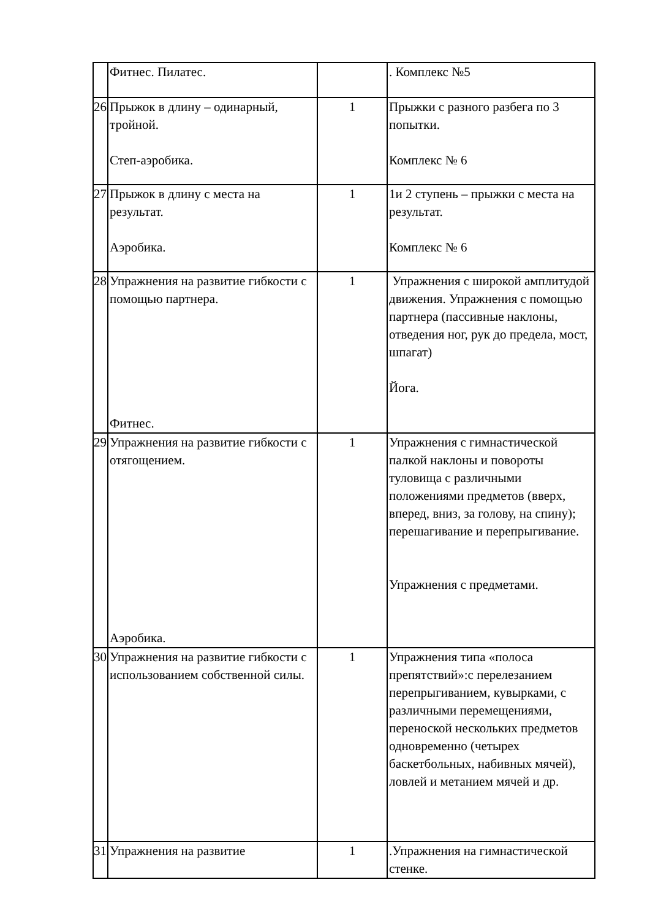| | Фитнес. Пилатес. | | . Комплекс №5 |
| 26 | Прыжок в длину – одинарный, тройной. Степ-аэробика. | 1 | Прыжки с разного разбега по 3 попытки. Комплекс № 6 |
| 27 | Прыжок в длину с места на результат. Аэробика. | 1 | 1и 2 ступень – прыжки с места на результат. Комплекс № 6 |
| 28 | Упражнения на развитие гибкости с помощью партнера. Фитнес. | 1 | Упражнения с широкой амплитудой движения. Упражнения с помощью партнера (пассивные наклоны, отведения ног, рук до предела, мост, шпагат) Йога. |
| 29 | Упражнения на развитие гибкости с отягощением. Аэробика. | 1 | Упражнения с гимнастической палкой наклоны и повороты туловища с различными положениями предметов (вверх, вперед, вниз, за голову, на спину); перешагивание и перепрыгивание. Упражнения с предметами. |
| 30 | Упражнения на развитие гибкости с использованием собственной силы. | 1 | Упражнения типа «полоса препятствий»:с перелезанием перепрыгиванием, кувырками, с различными перемещениями, переноской нескольких предметов одновременно (четырех баскетбольных, набивных мячей), ловлей и метанием мячей и др. |
| 31 | Упражнения на развитие | 1 | .Упражнения на гимнастической стенке. |